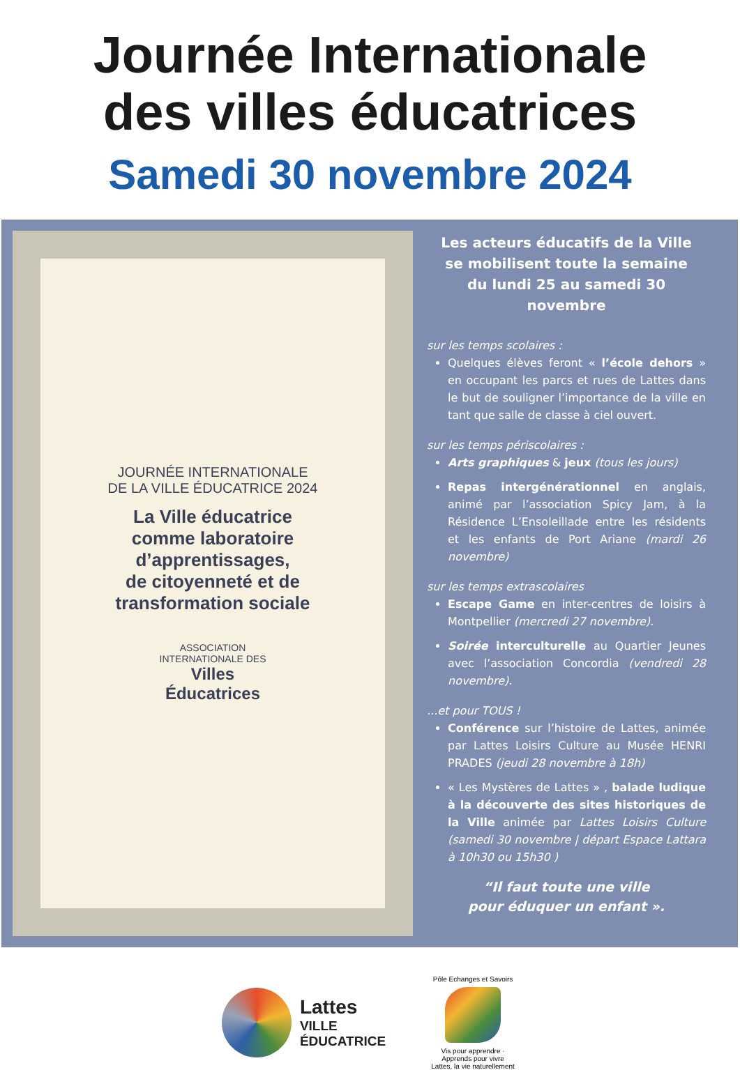Journée Internationale
des villes éducatrices
Samedi 30 novembre 2024
JOURNÉE INTERNATIONALE
DE LA VILLE ÉDUCATRICE 2024
La Ville éducatrice
comme laboratoire
d’apprentissages,
de citoyenneté et de
transformation sociale
ASSOCIATION
INTERNATIONALE DES
Villes
Éducatrices
Les acteurs éducatifs de la Ville
se mobilisent toute la semaine
du lundi 25 au samedi 30 novembre
sur les temps scolaires :
Quelques élèves feront « l’école dehors » en occupant les parcs et rues de Lattes dans le but de souligner l’importance de la ville en tant que salle de classe à ciel ouvert.
sur les temps périscolaires :
Arts graphiques & jeux (tous les jours)
Repas intergénérationnel en anglais, animé par l’association Spicy Jam, à la Résidence L’Ensoleillade entre les résidents et les enfants de Port Ariane (mardi 26 novembre)
sur les temps extrascolaires
Escape Game en inter-centres de loisirs à Montpellier (mercredi 27 novembre).
Soirée interculturelle au Quartier Jeunes avec l’association Concordia (vendredi 28 novembre).
...et pour TOUS !
Conférence sur l’histoire de Lattes, animée par Lattes Loisirs Culture au Musée HENRI PRADES (jeudi 28 novembre à 18h)
« Les Mystères de Lattes » , balade ludique à la découverte des sites historiques de la Ville animée par Lattes Loisirs Culture (samedi 30 novembre | départ Espace Lattara à 10h30 ou 15h30 )
“Il faut toute une ville
pour éduquer un enfant ».
Lattes
VILLE
ÉDUCATRICE
Pôle Echanges et Savoirs
Vis pour apprendre · Apprends pour vivre
Lattes, la vie naturellement